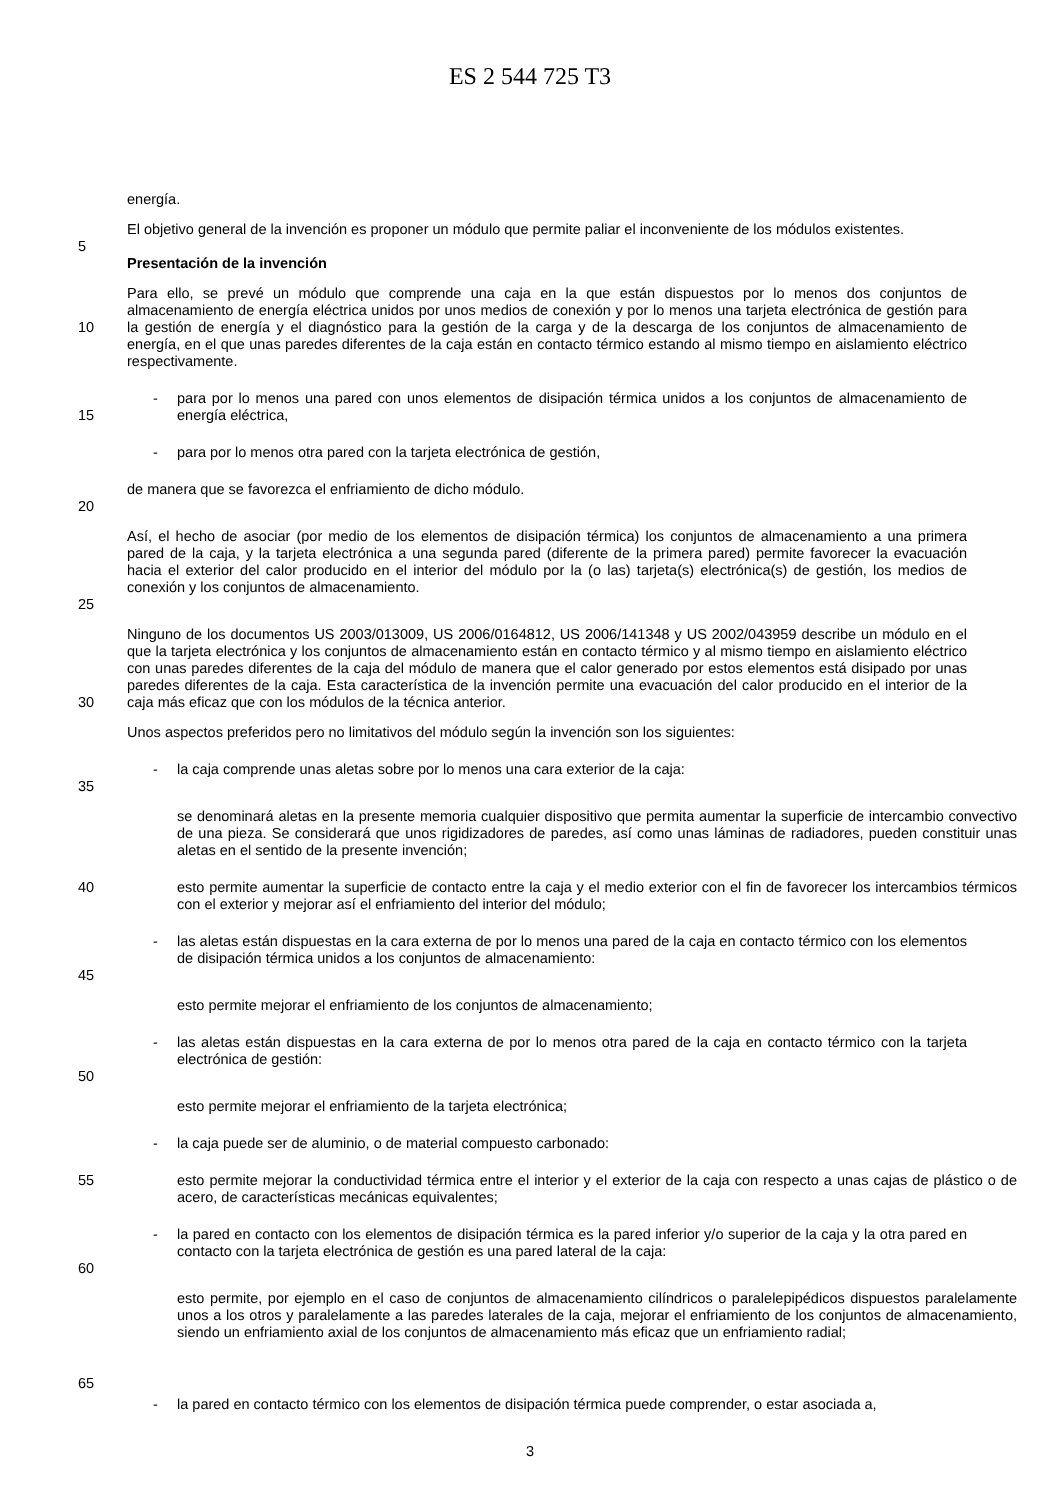ES 2 544 725 T3
energía.
El objetivo general de la invención es proponer un módulo que permite paliar el inconveniente de los módulos existentes.
5
Presentación de la invención
10 Para ello, se prevé un módulo que comprende una caja en la que están dispuestos por lo menos dos conjuntos de almacenamiento de energía eléctrica unidos por unos medios de conexión y por lo menos una tarjeta electrónica de gestión para la gestión de energía y el diagnóstico para la gestión de la carga y de la descarga de los conjuntos de almacenamiento de energía, en el que unas paredes diferentes de la caja están en contacto térmico estando al mismo tiempo en aislamiento eléctrico respectivamente.
15 - para por lo menos una pared con unos elementos de disipación térmica unidos a los conjuntos de almacenamiento de energía eléctrica,
- para por lo menos otra pared con la tarjeta electrónica de gestión,
20 de manera que se favorezca el enfriamiento de dicho módulo.
25 Así, el hecho de asociar (por medio de los elementos de disipación térmica) los conjuntos de almacenamiento a una primera pared de la caja, y la tarjeta electrónica a una segunda pared (diferente de la primera pared) permite favorecer la evacuación hacia el exterior del calor producido en el interior del módulo por la (o las) tarjeta(s) electrónica(s) de gestión, los medios de conexión y los conjuntos de almacenamiento.
30 Ninguno de los documentos US 2003/013009, US 2006/0164812, US 2006/141348 y US 2002/043959 describe un módulo en el que la tarjeta electrónica y los conjuntos de almacenamiento están en contacto térmico y al mismo tiempo en aislamiento eléctrico con unas paredes diferentes de la caja del módulo de manera que el calor generado por estos elementos está disipado por unas paredes diferentes de la caja. Esta característica de la invención permite una evacuación del calor producido en el interior de la caja más eficaz que con los módulos de la técnica anterior.
Unos aspectos preferidos pero no limitativos del módulo según la invención son los siguientes:
35 - la caja comprende unas aletas sobre por lo menos una cara exterior de la caja:
se denominará aletas en la presente memoria cualquier dispositivo que permita aumentar la superficie de intercambio convectivo de una pieza. Se considerará que unos rigidizadores de paredes, así como unas láminas de radiadores, pueden constituir unas aletas en el sentido de la presente invención;
40 esto permite aumentar la superficie de contacto entre la caja y el medio exterior con el fin de favorecer los intercambios térmicos con el exterior y mejorar así el enfriamiento del interior del módulo;
45 - las aletas están dispuestas en la cara externa de por lo menos una pared de la caja en contacto térmico con los elementos de disipación térmica unidos a los conjuntos de almacenamiento:
esto permite mejorar el enfriamiento de los conjuntos de almacenamiento;
50 - las aletas están dispuestas en la cara externa de por lo menos otra pared de la caja en contacto térmico con la tarjeta electrónica de gestión:
esto permite mejorar el enfriamiento de la tarjeta electrónica;
- la caja puede ser de aluminio, o de material compuesto carbonado:
55 esto permite mejorar la conductividad térmica entre el interior y el exterior de la caja con respecto a unas cajas de plástico o de acero, de características mecánicas equivalentes;
60 - la pared en contacto con los elementos de disipación térmica es la pared inferior y/o superior de la caja y la otra pared en contacto con la tarjeta electrónica de gestión es una pared lateral de la caja:
65 esto permite, por ejemplo en el caso de conjuntos de almacenamiento cilíndricos o paralelepipédicos dispuestos paralelamente unos a los otros y paralelamente a las paredes laterales de la caja, mejorar el enfriamiento de los conjuntos de almacenamiento, siendo un enfriamiento axial de los conjuntos de almacenamiento más eficaz que un enfriamiento radial;
- la pared en contacto térmico con los elementos de disipación térmica puede comprender, o estar asociada a,
3